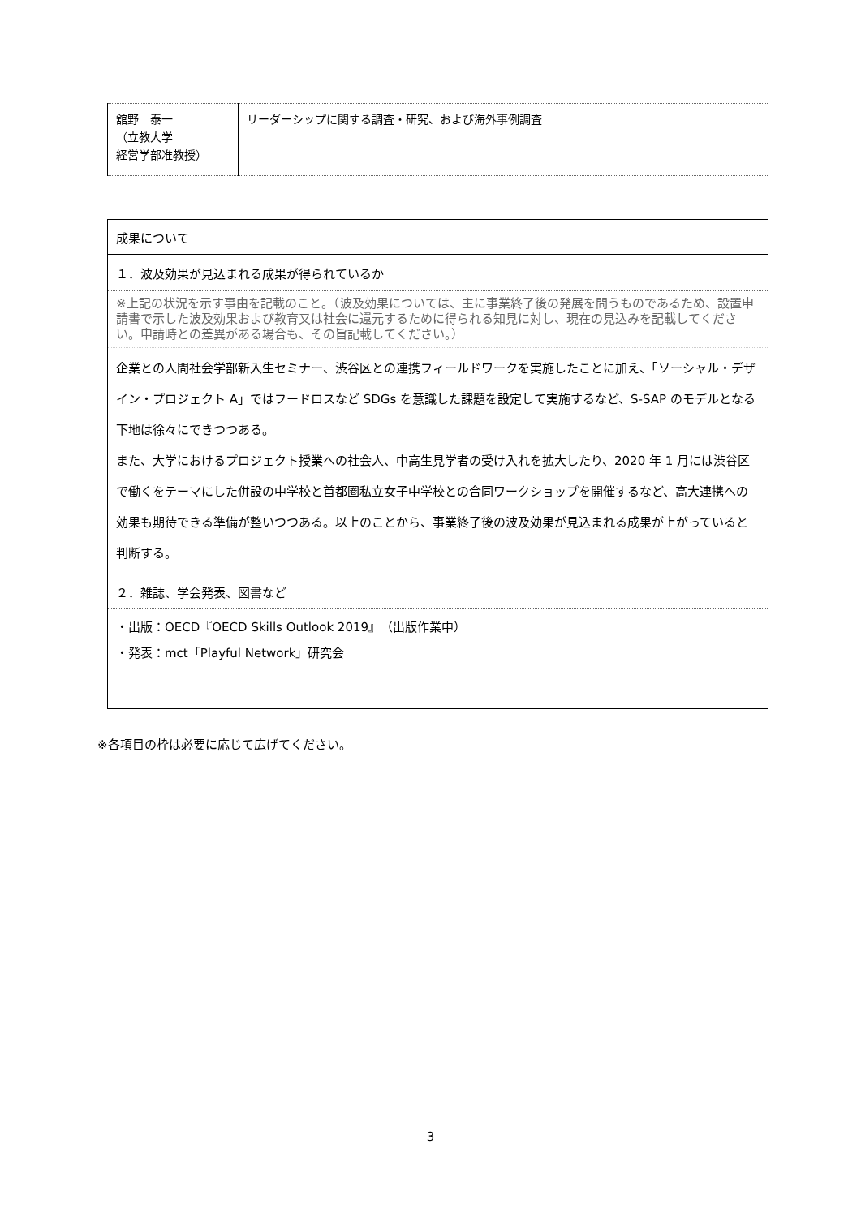| 舘野 泰一 （立教大学 経営学部准教授） | リーダーシップに関する調査・研究、および海外事例調査 |
| 成果について |
| １．波及効果が見込まれる成果が得られているか |
| ※上記の状況を示す事由を記載のこと。（波及効果については、主に事業終了後の発展を問うものであるため、設置申請書で示した波及効果および教育又は社会に還元するために得られる知見に対し、現在の見込みを記載してください。申請時との差異がある場合も、その旨記載してください。） |
| 企業との人間社会学部新入生セミナー、渋谷区との連携フィールドワークを実施したことに加え、「ソーシャル・デザイン・プロジェクト A」ではフードロスなど SDGs を意識した課題を設定して実施するなど、S-SAP のモデルとなる下地は徐々にできつつある。 また、大学におけるプロジェクト授業への社会人、中高生見学者の受け入れを拡大したり、2020 年 1 月には渋谷区で働くをテーマにした併設の中学校と首都圏私立女子中学校との合同ワークショップを開催するなど、高大連携への効果も期待できる準備が整いつつある。以上のことから、事業終了後の波及効果が見込まれる成果が上がっていると判断する。 |
| ２．雑誌、学会発表、図書など |
| ・出版：OECD『OECD Skills Outlook 2019』（出版作業中） ・発表：mct「Playful Network」研究会 |
※各項目の枠は必要に応じて広げてください。
3